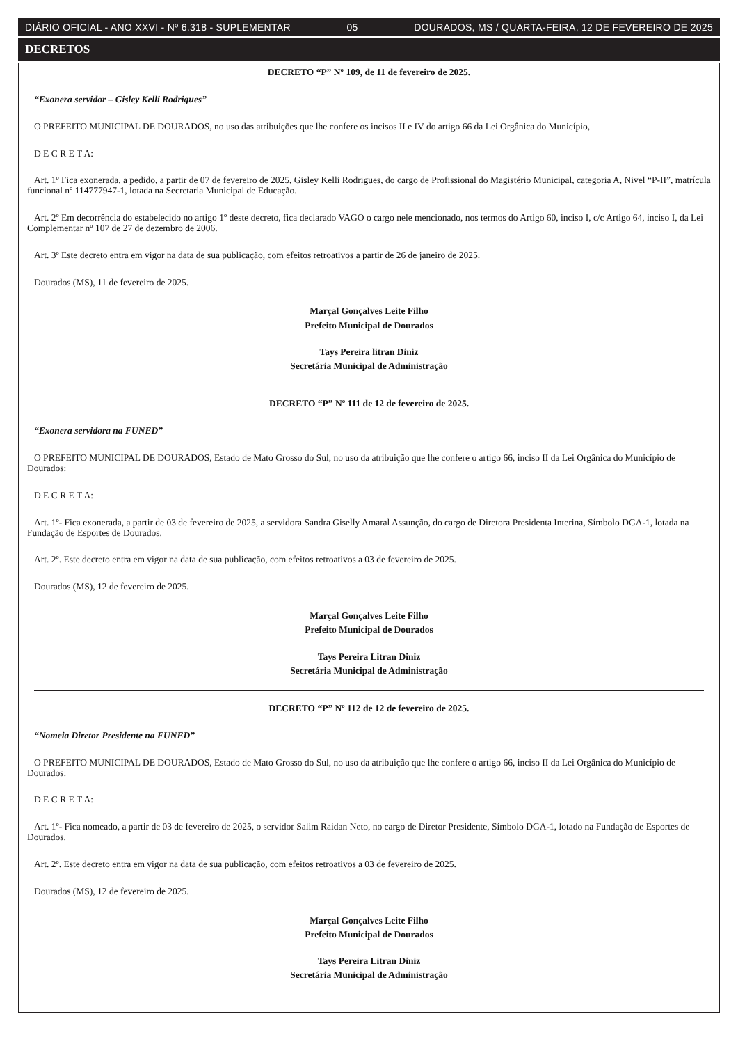DIÁRIO OFICIAL - ANO XXVI - Nº 6.318 - SUPLEMENTAR 05 DOURADOS, MS / QUARTA-FEIRA, 12 DE FEVEREIRO DE 2025
DECRETOS
DECRETO “P” Nº 109, de 11 de fevereiro de 2025.
“Exonera servidor – Gisley Kelli Rodrigues”
O PREFEITO MUNICIPAL DE DOURADOS, no uso das atribuições que lhe confere os incisos II e IV do artigo 66 da Lei Orgânica do Município,
D E C R E T A:
Art. 1º Fica exonerada, a pedido, a partir de 07 de fevereiro de 2025, Gisley Kelli Rodrigues, do cargo de Profissional do Magistério Municipal, categoria A, Nivel “P-II”, matrícula funcional nº 114777947-1, lotada na Secretaria Municipal de Educação.
Art. 2º Em decorrência do estabelecido no artigo 1º deste decreto, fica declarado VAGO o cargo nele mencionado, nos termos do Artigo 60, inciso I, c/c Artigo 64, inciso I, da Lei Complementar nº 107 de 27 de dezembro de 2006.
Art. 3º Este decreto entra em vigor na data de sua publicação, com efeitos retroativos a partir de 26 de janeiro de 2025.
Dourados (MS), 11 de fevereiro de 2025.
Marçal Gonçalves Leite Filho
Prefeito Municipal de Dourados
Tays Pereira litran Diniz
Secretária Municipal de Administração
DECRETO “P” Nº 111 de 12 de fevereiro de 2025.
“Exonera servidora na FUNED”
O PREFEITO MUNICIPAL DE DOURADOS, Estado de Mato Grosso do Sul, no uso da atribuição que lhe confere o artigo 66, inciso II da Lei Orgânica do Município de Dourados:
D E C R E T A:
Art. 1º- Fica exonerada, a partir de 03 de fevereiro de 2025, a servidora Sandra Giselly Amaral Assunção, do cargo de Diretora Presidenta Interina, Símbolo DGA-1, lotada na Fundação de Esportes de Dourados.
Art. 2º. Este decreto entra em vigor na data de sua publicação, com efeitos retroativos a 03 de fevereiro de 2025.
Dourados (MS), 12 de fevereiro de 2025.
Marçal Gonçalves Leite Filho
Prefeito Municipal de Dourados
Tays Pereira Litran Diniz
Secretária Municipal de Administração
DECRETO “P” Nº 112 de 12 de fevereiro de 2025.
“Nomeia Diretor Presidente na FUNED”
O PREFEITO MUNICIPAL DE DOURADOS, Estado de Mato Grosso do Sul, no uso da atribuição que lhe confere o artigo 66, inciso II da Lei Orgânica do Município de Dourados:
D E C R E T A:
Art. 1º- Fica nomeado, a partir de 03 de fevereiro de 2025, o servidor Salim Raidan Neto, no cargo de Diretor Presidente, Símbolo DGA-1, lotado na Fundação de Esportes de Dourados.
Art. 2º. Este decreto entra em vigor na data de sua publicação, com efeitos retroativos a 03 de fevereiro de 2025.
Dourados (MS), 12 de fevereiro de 2025.
Marçal Gonçalves Leite Filho
Prefeito Municipal de Dourados
Tays Pereira Litran Diniz
Secretária Municipal de Administração